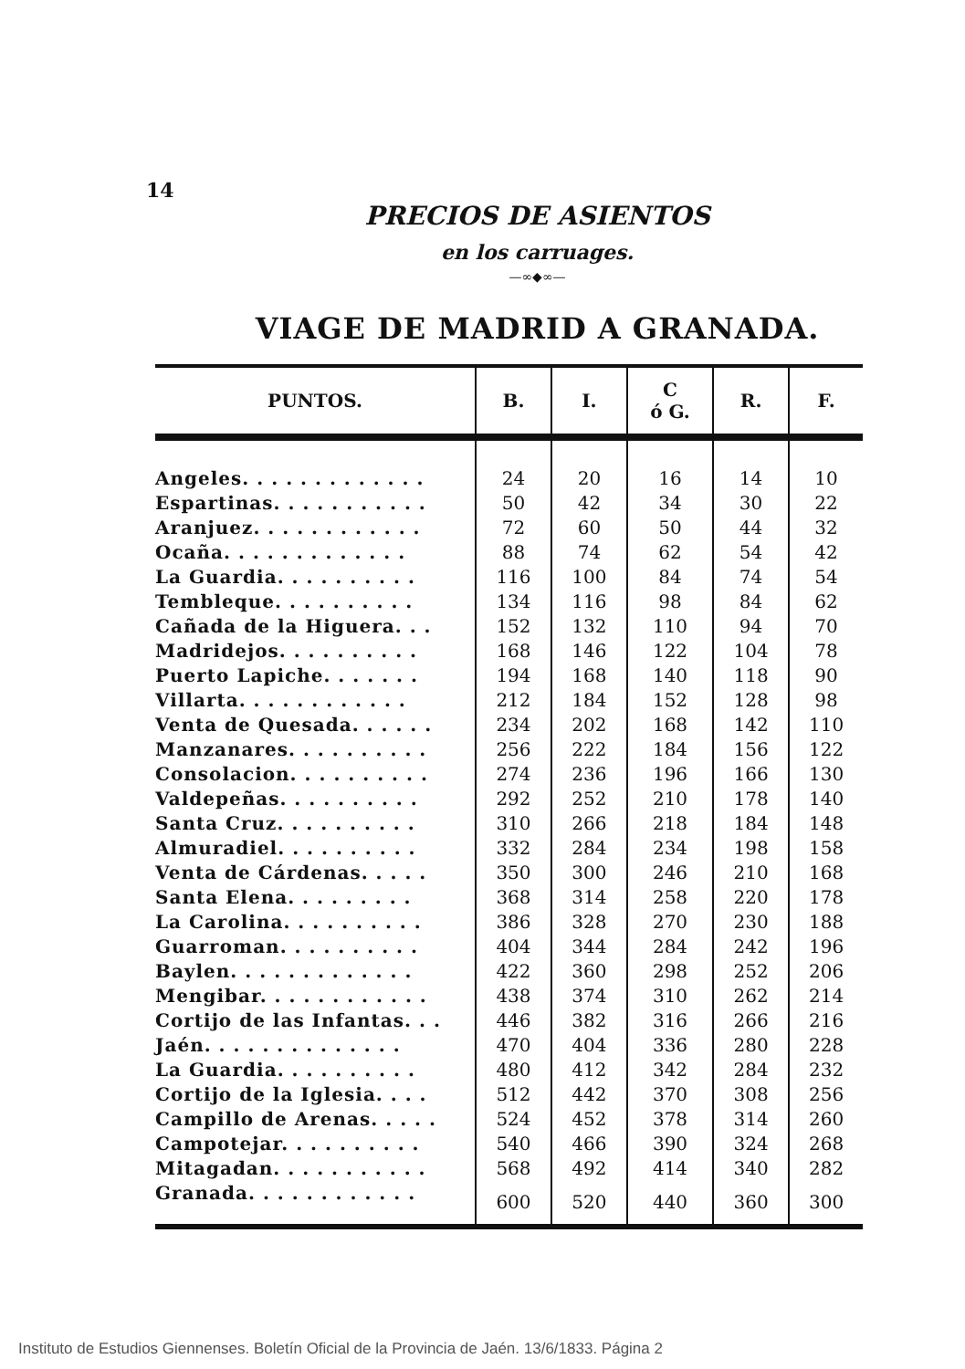14
PRECIOS DE ASIENTOS
en los carruages.
—∞◆∞—
VIAGE DE MADRID A GRANADA.
| PUNTOS. | B. | I. | C ó G. | R. | F. |
| --- | --- | --- | --- | --- | --- |
| Angeles. . . . . . . . . . . . . | 24 | 20 | 16 | 14 | 10 |
| Espartinas. . . . . . . . . . . | 50 | 42 | 34 | 30 | 22 |
| Aranjuez. . . . . . . . . . . . | 72 | 60 | 50 | 44 | 32 |
| Ocaña. . . . . . . . . . . . . | 88 | 74 | 62 | 54 | 42 |
| La Guardia. . . . . . . . . . | 116 | 100 | 84 | 74 | 54 |
| Tembleque. . . . . . . . . . | 134 | 116 | 98 | 84 | 62 |
| Cañada de la Higuera. . . | 152 | 132 | 110 | 94 | 70 |
| Madridejos. . . . . . . . . . | 168 | 146 | 122 | 104 | 78 |
| Puerto Lapiche. . . . . . . | 194 | 168 | 140 | 118 | 90 |
| Villarta. . . . . . . . . . . . | 212 | 184 | 152 | 128 | 98 |
| Venta de Quesada. . . . . . | 234 | 202 | 168 | 142 | 110 |
| Manzanares. . . . . . . . . . | 256 | 222 | 184 | 156 | 122 |
| Consolacion. . . . . . . . . . | 274 | 236 | 196 | 166 | 130 |
| Valdepeñas. . . . . . . . . . | 292 | 252 | 210 | 178 | 140 |
| Santa Cruz. . . . . . . . . . | 310 | 266 | 218 | 184 | 148 |
| Almuradiel. . . . . . . . . . | 332 | 284 | 234 | 198 | 158 |
| Venta de Cárdenas. . . . . | 350 | 300 | 246 | 210 | 168 |
| Santa Elena. . . . . . . . . | 368 | 314 | 258 | 220 | 178 |
| La Carolina. . . . . . . . . . | 386 | 328 | 270 | 230 | 188 |
| Guarroman. . . . . . . . . . | 404 | 344 | 284 | 242 | 196 |
| Baylen. . . . . . . . . . . . . | 422 | 360 | 298 | 252 | 206 |
| Mengibar. . . . . . . . . . . . | 438 | 374 | 310 | 262 | 214 |
| Cortijo de las Infantas. . . | 446 | 382 | 316 | 266 | 216 |
| Jaén. . . . . . . . . . . . . . | 470 | 404 | 336 | 280 | 228 |
| La Guardia. . . . . . . . . . | 480 | 412 | 342 | 284 | 232 |
| Cortijo de la Iglesia. . . . | 512 | 442 | 370 | 308 | 256 |
| Campillo de Arenas. . . . . | 524 | 452 | 378 | 314 | 260 |
| Campotejar. . . . . . . . . . | 540 | 466 | 390 | 324 | 268 |
| Mitagadan. . . . . . . . . . . | 568 | 492 | 414 | 340 | 282 |
| Granada. . . . . . . . . . . . | 600 | 520 | 440 | 360 | 300 |
Instituto de Estudios Giennenses. Boletín Oficial de la Provincia de Jaén. 13/6/1833. Página 2